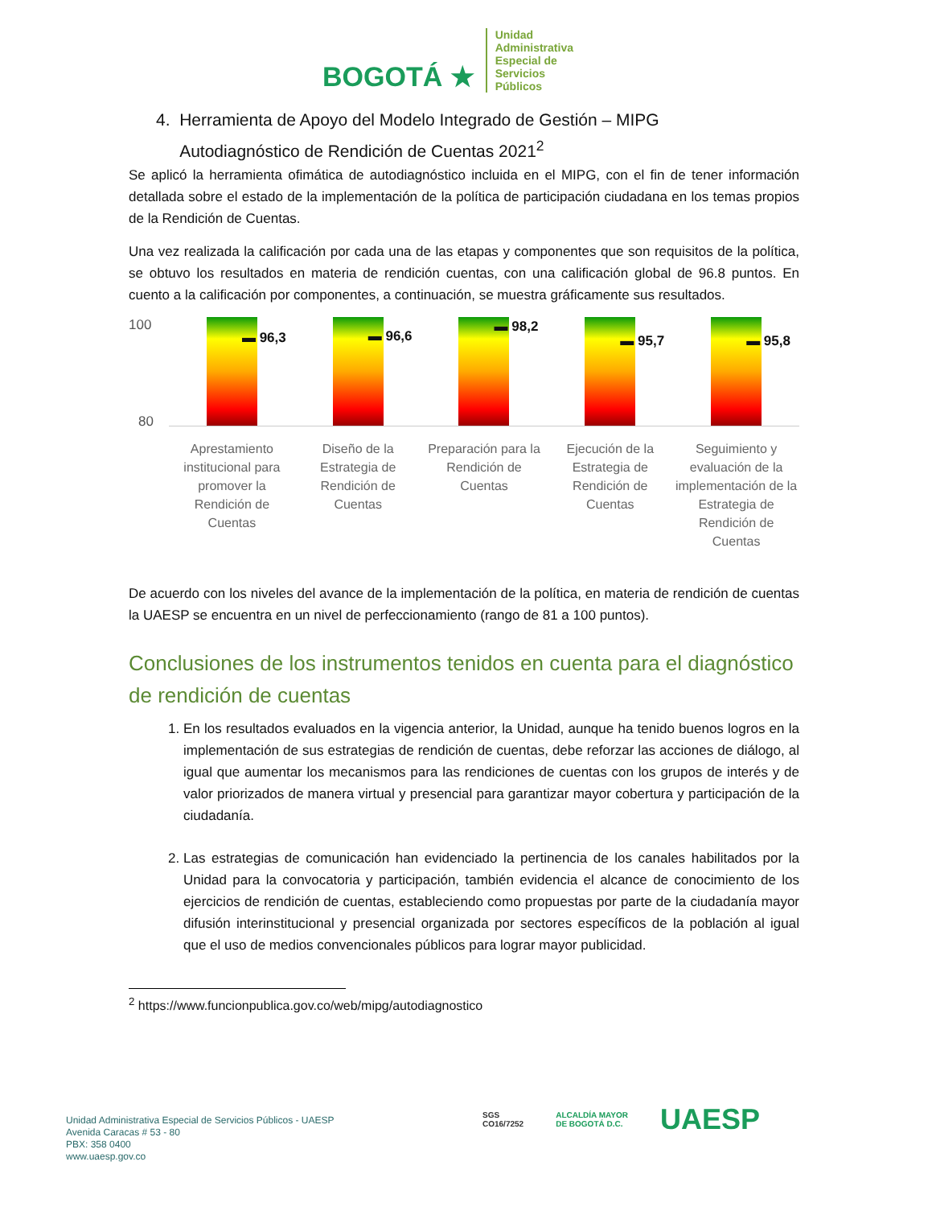BOGOTÁ ★
Unidad
Administrativa
Especial de
Servicios
Públicos
4. Herramienta de Apoyo del Modelo Integrado de Gestión – MIPG
Autodiagnóstico de Rendición de Cuentas 2021<sup>2</sup>
Se aplicó la herramienta ofimática de autodiagnóstico incluida en el MIPG, con el fin de tener información detallada sobre el estado de la implementación de la política de participación ciudadana en los temas propios de la Rendición de Cuentas.
Una vez realizada la calificación por cada una de las etapas y componentes que son requisitos de la política, se obtuvo los resultados en materia de rendición cuentas, con una calificación global de 96.8 puntos. En cuento a la calificación por componentes, a continuación, se muestra gráficamente sus resultados.
100
80
▬ 96,3 ▬ 96,6 ▬ 98,2 ▬ 95,7 ▬ 95,8
Aprestamiento institucional para promover la Rendición de Cuentas
Diseño de la Estrategia de Rendición de Cuentas
Preparación para la Rendición de Cuentas
Ejecución de la Estrategia de Rendición de Cuentas
Seguimiento y evaluación de la implementación de la Estrategia de Rendición de Cuentas
De acuerdo con los niveles del avance de la implementación de la política, en materia de rendición de cuentas la UAESP se encuentra en un nivel de perfeccionamiento (rango de 81 a 100 puntos).
Conclusiones de los instrumentos tenidos en cuenta para el diagnóstico de rendición de cuentas
1. En los resultados evaluados en la vigencia anterior, la Unidad, aunque ha tenido buenos logros en la implementación de sus estrategias de rendición de cuentas, debe reforzar las acciones de diálogo, al igual que aumentar los mecanismos para las rendiciones de cuentas con los grupos de interés y de valor priorizados de manera virtual y presencial para garantizar mayor cobertura y participación de la ciudadanía.
2. Las estrategias de comunicación han evidenciado la pertinencia de los canales habilitados por la Unidad para la convocatoria y participación, también evidencia el alcance de conocimiento de los ejercicios de rendición de cuentas, estableciendo como propuestas por parte de la ciudadanía mayor difusión interinstitucional y presencial organizada por sectores específicos de la población al igual que el uso de medios convencionales públicos para lograr mayor publicidad.
<sup>2</sup> https://www.funcionpublica.gov.co/web/mipg/autodiagnostico
Unidad Administrativa Especial de Servicios Públicos - UAESP
Avenida Caracas # 53 - 80
PBX: 358 0400
www.uaesp.gov.co
SGS
CO16/7252
ALCALDÍA MAYOR
DE BOGOTÁ D.C.
UAESP